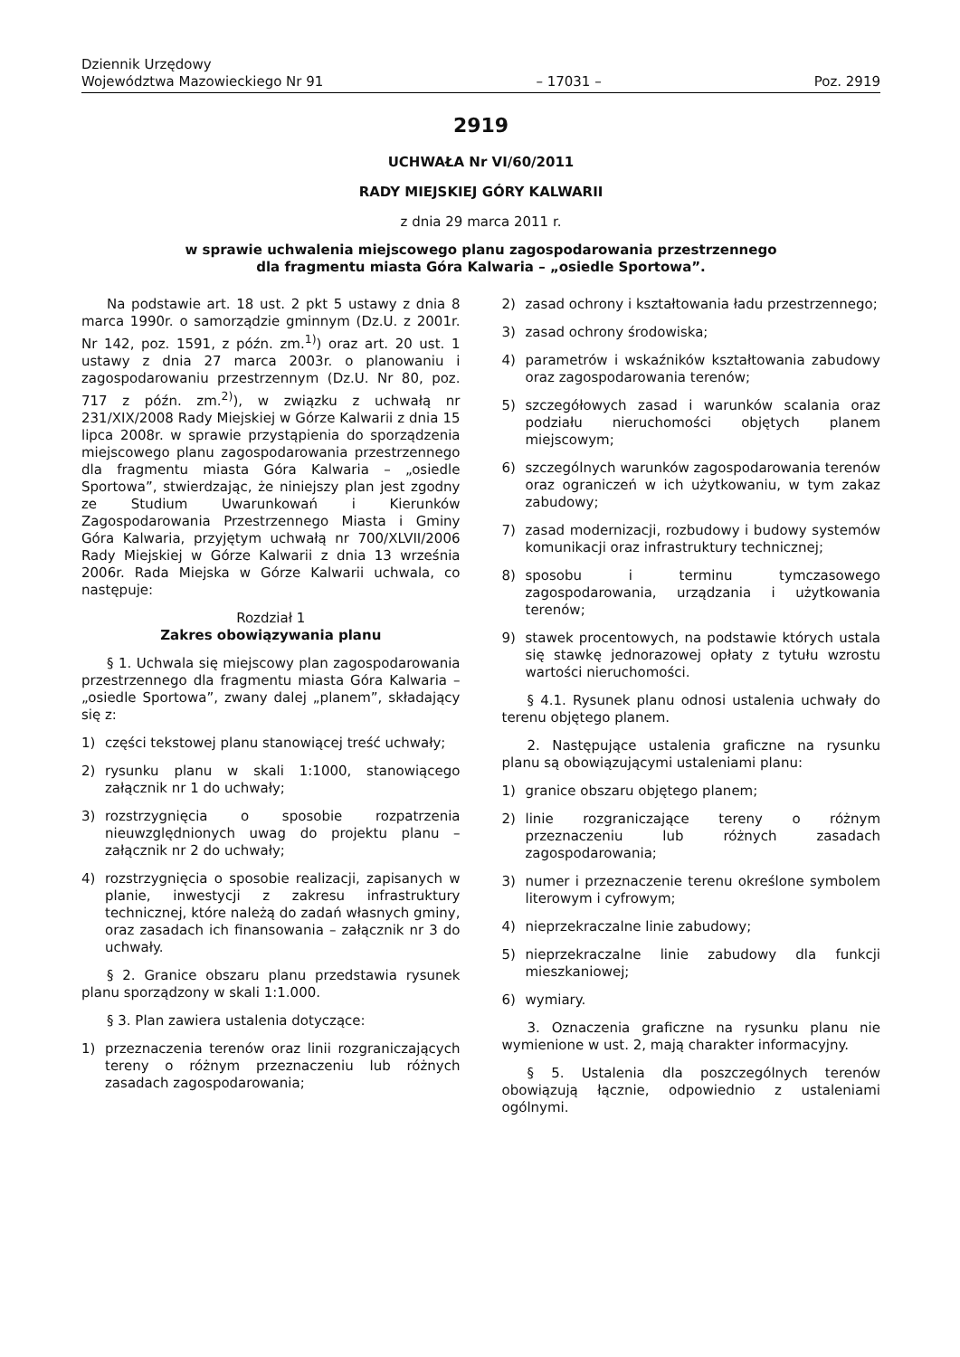Dziennik Urzędowy
Województwa Mazowieckiego Nr 91
– 17031 –
Poz. 2919
2919
UCHWAŁA Nr VI/60/2011
RADY MIEJSKIEJ GÓRY KALWARII
z dnia 29 marca 2011 r.
w sprawie uchwalenia miejscowego planu zagospodarowania przestrzennego
dla fragmentu miasta Góra Kalwaria – „osiedle Sportowa”.
Na podstawie art. 18 ust. 2 pkt 5 ustawy z dnia 8 marca 1990r. o samorządzie gminnym (Dz.U. z 2001r. Nr 142, poz. 1591, z późn. zm.<sup>1)</sup>) oraz art. 20 ust. 1 ustawy z dnia 27 marca 2003r. o planowaniu i zagospodarowaniu przestrzennym (Dz.U. Nr 80, poz. 717 z późn. zm.<sup>2)</sup>), w związku z uchwałą nr 231/XIX/2008 Rady Miejskiej w Górze Kalwarii z dnia 15 lipca 2008r. w sprawie przystąpienia do sporządzenia miejscowego planu zagospodarowania przestrzennego dla fragmentu miasta Góra Kalwaria – „osiedle Sportowa”, stwierdzając, że niniejszy plan jest zgodny ze Studium Uwarunkowań i Kierunków Zagospodarowania Przestrzennego Miasta i Gminy Góra Kalwaria, przyjętym uchwałą nr 700/XLVII/2006 Rady Miejskiej w Górze Kalwarii z dnia 13 września 2006r. Rada Miejska w Górze Kalwarii uchwala, co następuje:
Rozdział 1
Zakres obowiązywania planu
§ 1. Uchwala się miejscowy plan zagospodarowania przestrzennego dla fragmentu miasta Góra Kalwaria – „osiedle Sportowa”, zwany dalej „planem”, składający się z:
1) części tekstowej planu stanowiącej treść uchwały;
2) rysunku planu w skali 1:1000, stanowiącego załącznik nr 1 do uchwały;
3) rozstrzygnięcia o sposobie rozpatrzenia nieuwzględnionych uwag do projektu planu – załącznik nr 2 do uchwały;
4) rozstrzygnięcia o sposobie realizacji, zapisanych w planie, inwestycji z zakresu infrastruktury technicznej, które należą do zadań własnych gminy, oraz zasadach ich finansowania – załącznik nr 3 do uchwały.
§ 2. Granice obszaru planu przedstawia rysunek planu sporządzony w skali 1:1.000.
§ 3. Plan zawiera ustalenia dotyczące:
1) przeznaczenia terenów oraz linii rozgraniczających tereny o różnym przeznaczeniu lub różnych zasadach zagospodarowania;
2) zasad ochrony i kształtowania ładu przestrzennego;
3) zasad ochrony środowiska;
4) parametrów i wskaźników kształtowania zabudowy oraz zagospodarowania terenów;
5) szczegółowych zasad i warunków scalania oraz podziału nieruchomości objętych planem miejscowym;
6) szczególnych warunków zagospodarowania terenów oraz ograniczeń w ich użytkowaniu, w tym zakaz zabudowy;
7) zasad modernizacji, rozbudowy i budowy systemów komunikacji oraz infrastruktury technicznej;
8) sposobu i terminu tymczasowego zagospodarowania, urządzania i użytkowania terenów;
9) stawek procentowych, na podstawie których ustala się stawkę jednorazowej opłaty z tytułu wzrostu wartości nieruchomości.
§ 4.1. Rysunek planu odnosi ustalenia uchwały do terenu objętego planem.
2. Następujące ustalenia graficzne na rysunku planu są obowiązującymi ustaleniami planu:
1) granice obszaru objętego planem;
2) linie rozgraniczające tereny o różnym przeznaczeniu lub różnych zasadach zagospodarowania;
3) numer i przeznaczenie terenu określone symbolem literowym i cyfrowym;
4) nieprzekraczalne linie zabudowy;
5) nieprzekraczalne linie zabudowy dla funkcji mieszkaniowej;
6) wymiary.
3. Oznaczenia graficzne na rysunku planu nie wymienione w ust. 2, mają charakter informacyjny.
§ 5. Ustalenia dla poszczególnych terenów obowiązują łącznie, odpowiednio z ustaleniami ogólnymi.